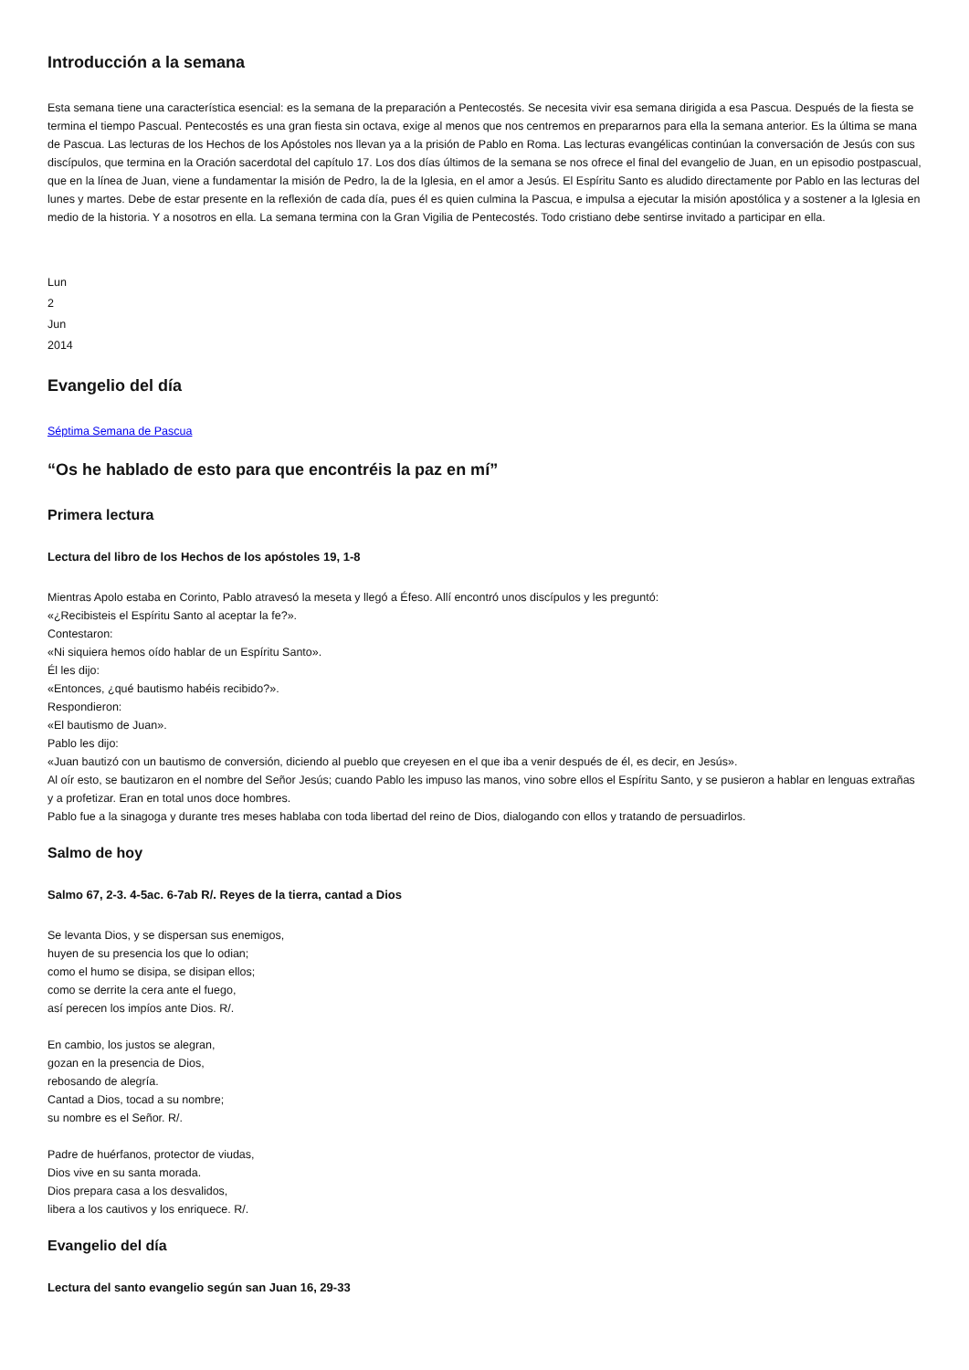Introducción a la semana
Esta semana tiene una característica esencial: es la semana de la preparación a Pentecostés. Se necesita vivir esa semana dirigida a esa Pascua. Después de la fiesta se termina el tiempo Pascual. Pentecostés es una gran fiesta sin octava, exige al menos que nos centremos en prepararnos para ella la semana anterior. Es la última se mana de Pascua. Las lecturas de los Hechos de los Apóstoles nos llevan ya a la prisión de Pablo en Roma. Las lecturas evangélicas continúan la conversación de Jesús con sus discípulos, que termina en la Oración sacerdotal del capítulo 17. Los dos días últimos de la semana se nos ofrece el final del evangelio de Juan, en un episodio postpascual, que en la línea de Juan, viene a fundamentar la misión de Pedro, la de la Iglesia, en el amor a Jesús. El Espíritu Santo es aludido directamente por Pablo en las lecturas del lunes y martes. Debe de estar presente en la reflexión de cada día, pues él es quien culmina la Pascua, e impulsa a ejecutar la misión apostólica y a sostener a la Iglesia en medio de la historia. Y a nosotros en ella. La semana termina con la Gran Vigilia de Pentecostés. Todo cristiano debe sentirse invitado a participar en ella.
Lun
2
Jun
2014
Evangelio del día
Séptima Semana de Pascua
“Os he hablado de esto para que encontréis la paz en mí”
Primera lectura
Lectura del libro de los Hechos de los apóstoles 19, 1-8
Mientras Apolo estaba en Corinto, Pablo atravesó la meseta y llegó a Éfeso. Allí encontró unos discípulos y les preguntó:
«¿Recibisteis el Espíritu Santo al aceptar la fe?».
Contestaron:
«Ni siquiera hemos oído hablar de un Espíritu Santo».
Él les dijo:
«Entonces, ¿qué bautismo habéis recibido?».
Respondieron:
«El bautismo de Juan».
Pablo les dijo:
«Juan bautizó con un bautismo de conversión, diciendo al pueblo que creyesen en el que iba a venir después de él, es decir, en Jesús».
Al oír esto, se bautizaron en el nombre del Señor Jesús; cuando Pablo les impuso las manos, vino sobre ellos el Espíritu Santo, y se pusieron a hablar en lenguas extrañas y a profetizar. Eran en total unos doce hombres.
Pablo fue a la sinagoga y durante tres meses hablaba con toda libertad del reino de Dios, dialogando con ellos y tratando de persuadirlos.
Salmo de hoy
Salmo 67, 2-3. 4-5ac. 6-7ab R/. Reyes de la tierra, cantad a Dios
Se levanta Dios, y se dispersan sus enemigos,
huyen de su presencia los que lo odian;
como el humo se disipa, se disipan ellos;
como se derrite la cera ante el fuego,
así perecen los impíos ante Dios. R/.
En cambio, los justos se alegran,
gozan en la presencia de Dios,
rebosando de alegría.
Cantad a Dios, tocad a su nombre;
su nombre es el Señor. R/.
Padre de huérfanos, protector de viudas,
Dios vive en su santa morada.
Dios prepara casa a los desvalidos,
libera a los cautivos y los enriquece. R/.
Evangelio del día
Lectura del santo evangelio según san Juan 16, 29-33